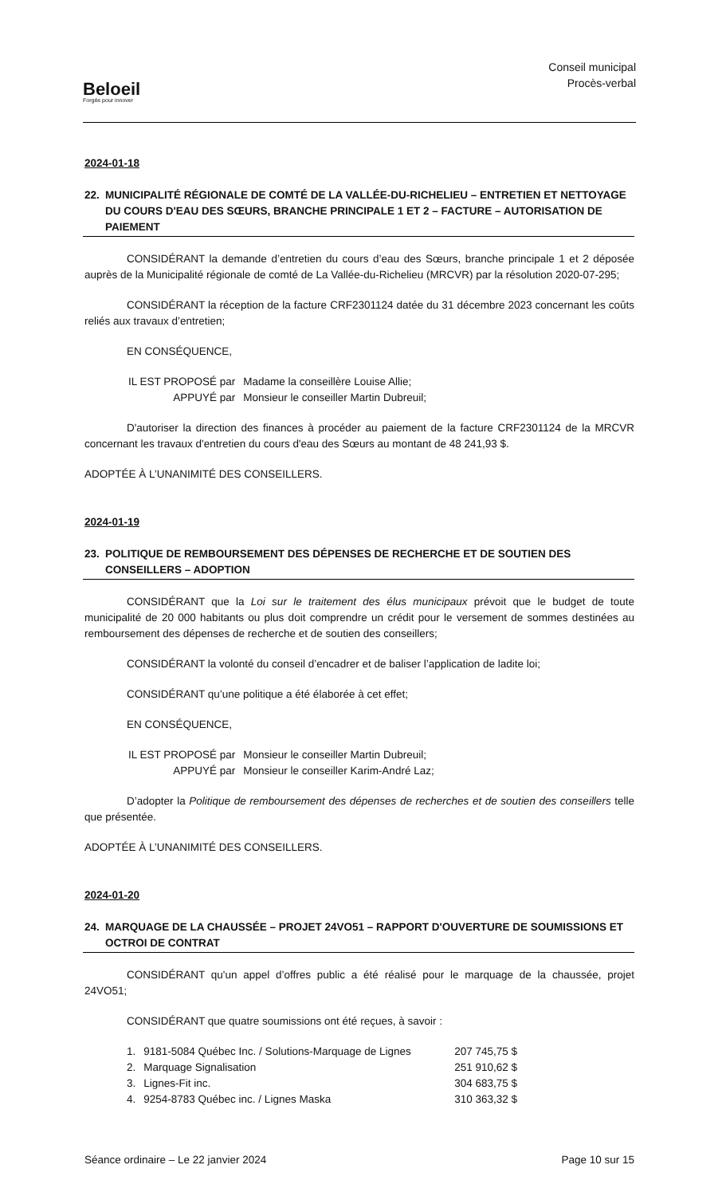Beloeil
Forgée pour innover
Conseil municipal
Procès-verbal
2024-01-18
22. MUNICIPALITÉ RÉGIONALE DE COMTÉ DE LA VALLÉE-DU-RICHELIEU – ENTRETIEN ET NETTOYAGE DU COURS D'EAU DES SŒURS, BRANCHE PRINCIPALE 1 ET 2 – FACTURE – AUTORISATION DE PAIEMENT
CONSIDÉRANT la demande d’entretien du cours d’eau des Sœurs, branche principale 1 et 2 déposée auprès de la Municipalité régionale de comté de La Vallée-du-Richelieu (MRCVR) par la résolution 2020-07-295;
CONSIDÉRANT la réception de la facture CRF2301124 datée du 31 décembre 2023 concernant les coûts reliés aux travaux d’entretien;
EN CONSÉQUENCE,
| IL EST PROPOSÉ par | Madame la conseillère Louise Allie; |
| APPUYÉ par | Monsieur le conseiller Martin Dubreuil; |
D'autoriser la direction des finances à procéder au paiement de la facture CRF2301124 de la MRCVR concernant les travaux d'entretien du cours d'eau des Sœurs au montant de 48 241,93 $.
ADOPTÉE À L’UNANIMITÉ DES CONSEILLERS.
2024-01-19
23. POLITIQUE DE REMBOURSEMENT DES DÉPENSES DE RECHERCHE ET DE SOUTIEN DES CONSEILLERS – ADOPTION
CONSIDÉRANT que la Loi sur le traitement des élus municipaux prévoit que le budget de toute municipalité de 20 000 habitants ou plus doit comprendre un crédit pour le versement de sommes destinées au remboursement des dépenses de recherche et de soutien des conseillers;
CONSIDÉRANT la volonté du conseil d’encadrer et de baliser l’application de ladite loi;
CONSIDÉRANT qu’une politique a été élaborée à cet effet;
EN CONSÉQUENCE,
| IL EST PROPOSÉ par | Monsieur le conseiller Martin Dubreuil; |
| APPUYÉ par | Monsieur le conseiller Karim-André Laz; |
D’adopter la Politique de remboursement des dépenses de recherches et de soutien des conseillers telle que présentée.
ADOPTÉE À L’UNANIMITÉ DES CONSEILLERS.
2024-01-20
24. MARQUAGE DE LA CHAUSSÉE – PROJET 24VO51 – RAPPORT D'OUVERTURE DE SOUMISSIONS ET OCTROI DE CONTRAT
CONSIDÉRANT qu'un appel d’offres public a été réalisé pour le marquage de la chaussée, projet 24VO51;
CONSIDÉRANT que quatre soumissions ont été reçues, à savoir :
| 1. | 9181-5084 Québec Inc. / Solutions-Marquage de Lignes | 207 745,75 $ |
| 2. | Marquage Signalisation | 251 910,62 $ |
| 3. | Lignes-Fit inc. | 304 683,75 $ |
| 4. | 9254-8783 Québec inc. / Lignes Maska | 310 363,32 $ |
Séance ordinaire – Le 22 janvier 2024 Page 10 sur 15